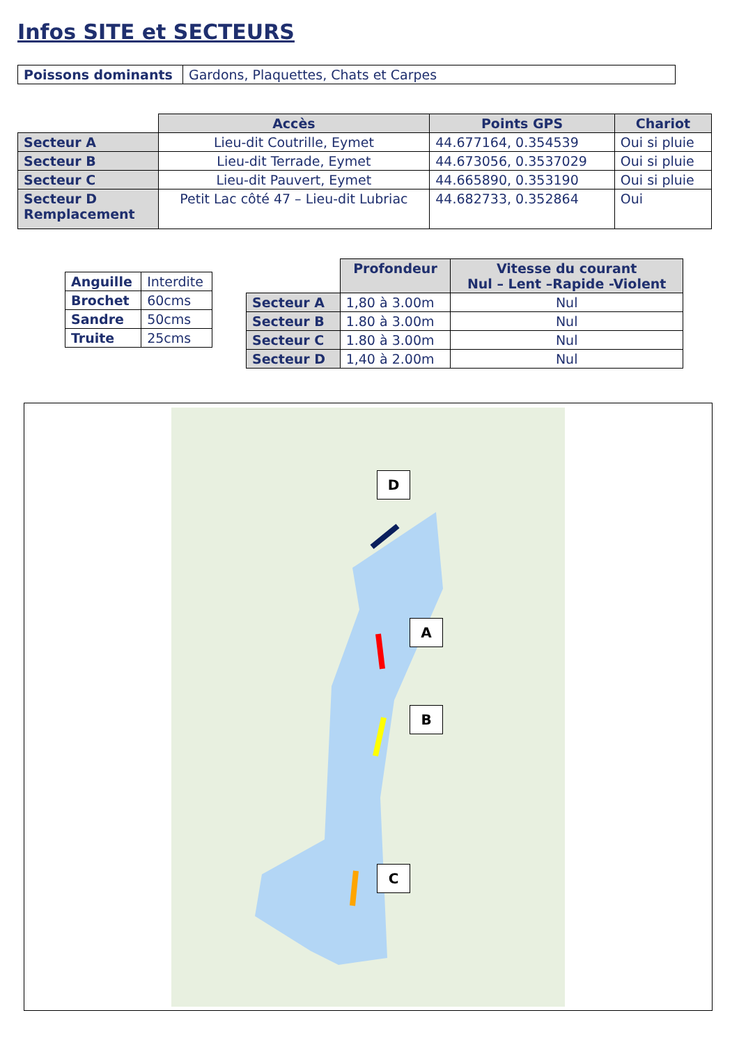Infos SITE et SECTEURS
| Poissons dominants | Gardons, Plaquettes, Chats et Carpes |
| | Accès | Points GPS | Chariot |
| Secteur A | Lieu-dit Coutrille, Eymet | 44.677164, 0.354539 | Oui si pluie |
| Secteur B | Lieu-dit Terrade, Eymet | 44.673056, 0.3537029 | Oui si pluie |
| Secteur C | Lieu-dit Pauvert, Eymet | 44.665890, 0.353190 | Oui si pluie |
| Secteur D Remplacement | Petit Lac côté 47 – Lieu-dit Lubriac | 44.682733, 0.352864 | Oui |
| Anguille | Interdite |
| Brochet | 60cms |
| Sandre | 50cms |
| Truite | 25cms |
| | Profondeur | Vitesse du courant Nul – Lent –Rapide -Violent |
| Secteur A | 1,80 à 3.00m | Nul |
| Secteur B | 1.80 à 3.00m | Nul |
| Secteur C | 1.80 à 3.00m | Nul |
| Secteur D | 1,40 à 2.00m | Nul |
D
A
B
C